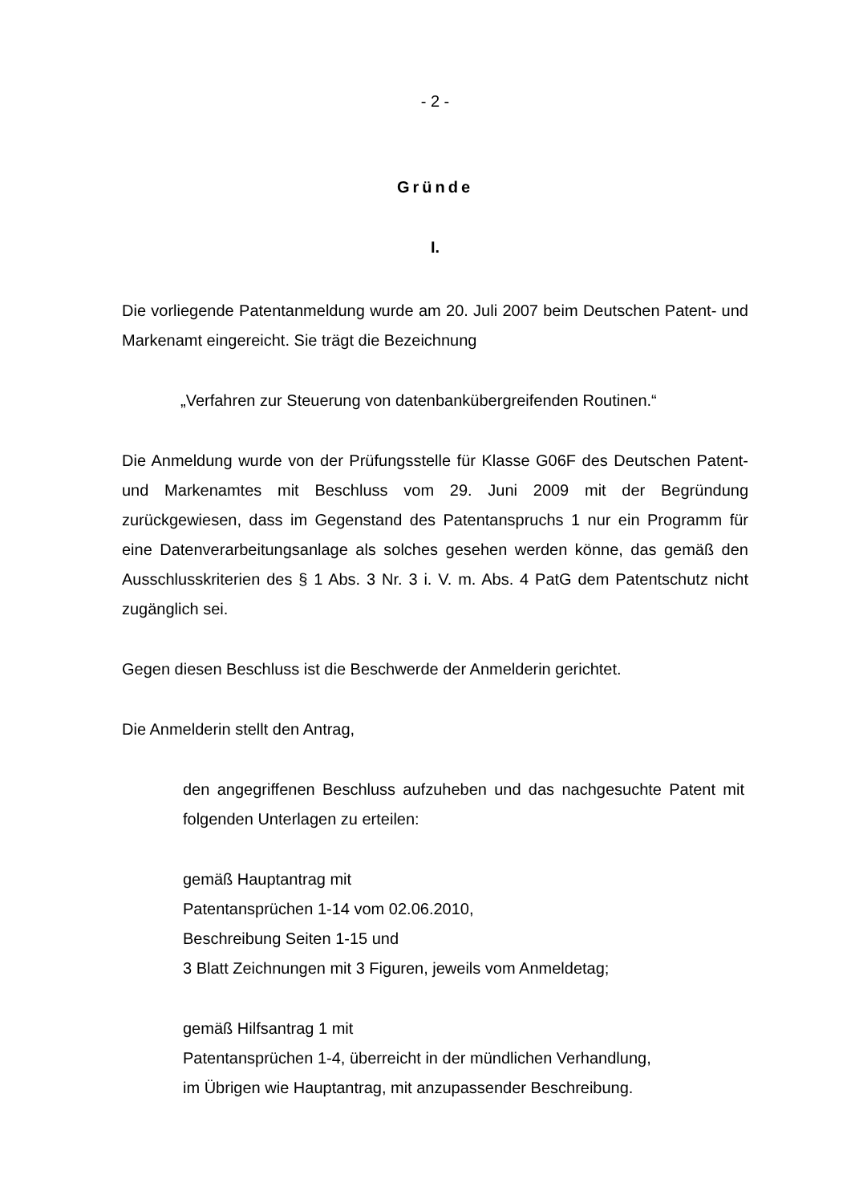- 2 -
Gründe
I.
Die vorliegende Patentanmeldung wurde am 20. Juli 2007 beim Deutschen Patent- und Markenamt eingereicht. Sie trägt die Bezeichnung
„Verfahren zur Steuerung von datenbankübergreifenden Routinen.“
Die Anmeldung wurde von der Prüfungsstelle für Klasse G06F des Deutschen Patent- und Markenamtes mit Beschluss vom 29. Juni 2009 mit der Begründung zurückgewiesen, dass im Gegenstand des Patentanspruchs 1 nur ein Programm für eine Datenverarbeitungsanlage als solches gesehen werden könne, das gemäß den Ausschlusskriterien des § 1 Abs. 3 Nr. 3 i. V. m. Abs. 4 PatG dem Patentschutz nicht zugänglich sei.
Gegen diesen Beschluss ist die Beschwerde der Anmelderin gerichtet.
Die Anmelderin stellt den Antrag,
den angegriffenen Beschluss aufzuheben und das nachgesuchte Patent mit folgenden Unterlagen zu erteilen:
gemäß Hauptantrag mit
Patentansprüchen 1-14 vom 02.06.2010,
Beschreibung Seiten 1-15 und
3 Blatt Zeichnungen mit 3 Figuren, jeweils vom Anmeldetag;
gemäß Hilfsantrag 1 mit
Patentansprüchen 1-4, überreicht in der mündlichen Verhandlung,
im Übrigen wie Hauptantrag, mit anzupassender Beschreibung.